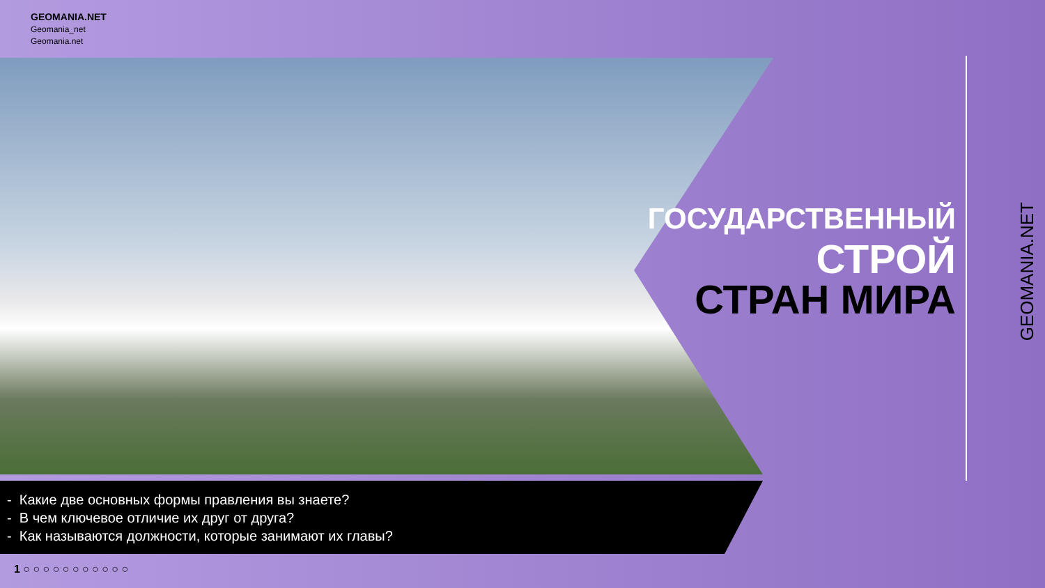GEOMANIA.NET
Geomania_net
Geomania.net
ГОСУДАРСТВЕННЫЙ
СТРОЙ
СТРАН МИРА
- Какие две основных формы правления вы знаете?
- В чем ключевое отличие их друг от друга?
- Как называются должности, которые занимают их главы?
1 ○ ○ ○ ○ ○ ○ ○ ○ ○ ○ ○
GEOMANIA.NET